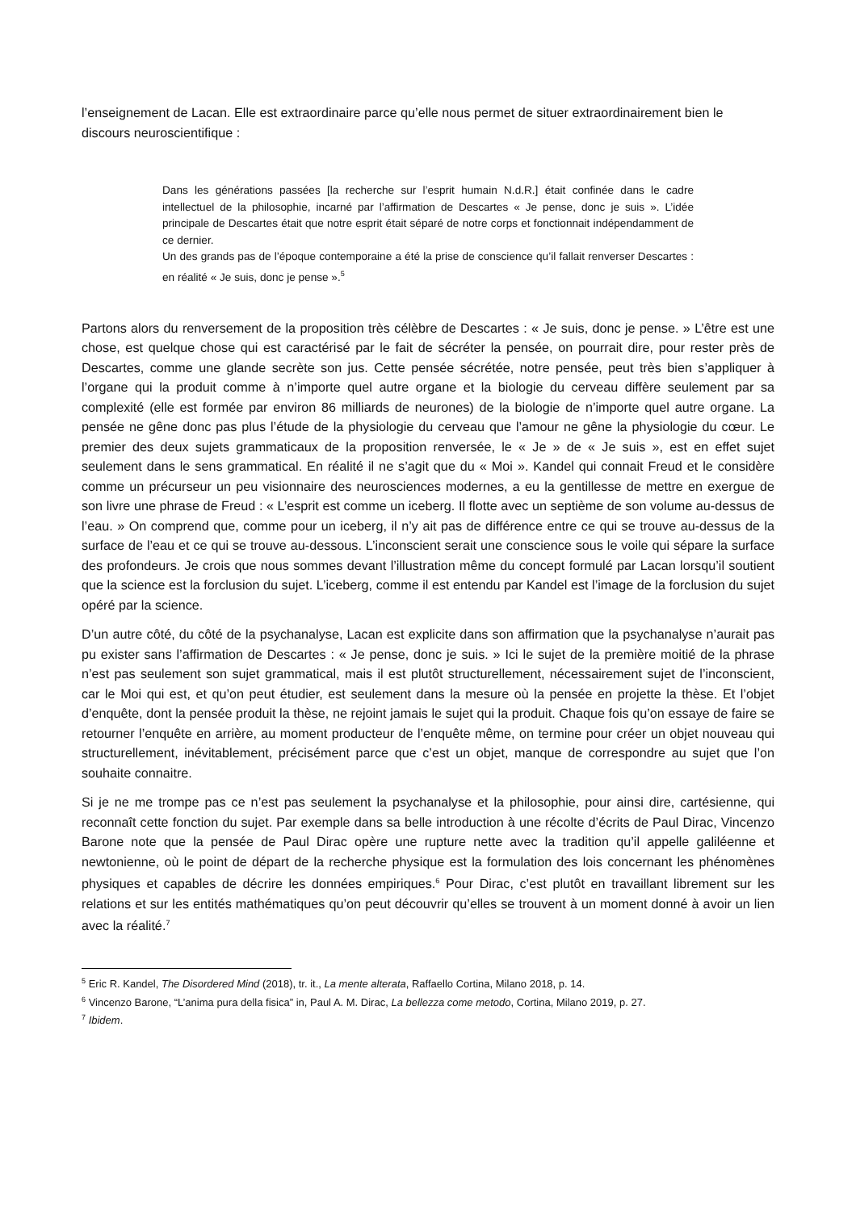l’enseignement de Lacan. Elle est extraordinaire parce qu’elle nous permet de situer extraordinairement bien le discours neuroscientifique :
Dans les générations passées [la recherche sur l’esprit humain N.d.R.] était confinée dans le cadre intellectuel de la philosophie, incarné par l’affirmation de Descartes « Je pense, donc je suis ». L’idée principale de Descartes était que notre esprit était séparé de notre corps et fonctionnait indépendamment de ce dernier.
Un des grands pas de l’époque contemporaine a été la prise de conscience qu’il fallait renverser Descartes : en réalité « Je suis, donc je pense ».<sup>5</sup>
Partons alors du renversement de la proposition très célèbre de Descartes : « Je suis, donc je pense. » L’être est une chose, est quelque chose qui est caractérisé par le fait de sécréter la pensée, on pourrait dire, pour rester près de Descartes, comme une glande secrète son jus. Cette pensée sécrétée, notre pensée, peut très bien s’appliquer à l’organe qui la produit comme à n’importe quel autre organe et la biologie du cerveau diffère seulement par sa complexité (elle est formée par environ 86 milliards de neurones) de la biologie de n’importe quel autre organe. La pensée ne gêne donc pas plus l’étude de la physiologie du cerveau que l’amour ne gêne la physiologie du cœur. Le premier des deux sujets grammaticaux de la proposition renversée, le « Je » de « Je suis », est en effet sujet seulement dans le sens grammatical. En réalité il ne s’agit que du « Moi ». Kandel qui connait Freud et le considère comme un précurseur un peu visionnaire des neurosciences modernes, a eu la gentillesse de mettre en exergue de son livre une phrase de Freud : « L’esprit est comme un iceberg. Il flotte avec un septième de son volume au-dessus de l’eau. » On comprend que, comme pour un iceberg, il n’y ait pas de différence entre ce qui se trouve au-dessus de la surface de l’eau et ce qui se trouve au-dessous. L’inconscient serait une conscience sous le voile qui sépare la surface des profondeurs. Je crois que nous sommes devant l’illustration même du concept formulé par Lacan lorsqu’il soutient que la science est la forclusion du sujet. L’iceberg, comme il est entendu par Kandel est l’image de la forclusion du sujet opéré par la science.
D’un autre côté, du côté de la psychanalyse, Lacan est explicite dans son affirmation que la psychanalyse n’aurait pas pu exister sans l’affirmation de Descartes : « Je pense, donc je suis. » Ici le sujet de la première moitié de la phrase n’est pas seulement son sujet grammatical, mais il est plutôt structurellement, nécessairement sujet de l’inconscient, car le Moi qui est, et qu’on peut étudier, est seulement dans la mesure où la pensée en projette la thèse. Et l’objet d’enquête, dont la pensée produit la thèse, ne rejoint jamais le sujet qui la produit. Chaque fois qu’on essaye de faire se retourner l’enquête en arrière, au moment producteur de l’enquête même, on termine pour créer un objet nouveau qui structurellement, inévitablement, précisément parce que c’est un objet, manque de correspondre au sujet que l’on souhaite connaitre.
Si je ne me trompe pas ce n’est pas seulement la psychanalyse et la philosophie, pour ainsi dire, cartésienne, qui reconnaît cette fonction du sujet. Par exemple dans sa belle introduction à une récolte d’écrits de Paul Dirac, Vincenzo Barone note que la pensée de Paul Dirac opère une rupture nette avec la tradition qu’il appelle galiléenne et newtonienne, où le point de départ de la recherche physique est la formulation des lois concernant les phénomènes physiques et capables de décrire les données empiriques.<sup>6</sup> Pour Dirac, c’est plutôt en travaillant librement sur les relations et sur les entités mathématiques qu’on peut découvrir qu’elles se trouvent à un moment donné à avoir un lien avec la réalité.<sup>7</sup>
<sup>5</sup> Eric R. Kandel, The Disordered Mind (2018), tr. it., La mente alterata, Raffaello Cortina, Milano 2018, p. 14.
<sup>6</sup> Vincenzo Barone, “L’anima pura della fisica” in, Paul A. M. Dirac, La bellezza come metodo, Cortina, Milano 2019, p. 27.
<sup>7</sup> Ibidem.